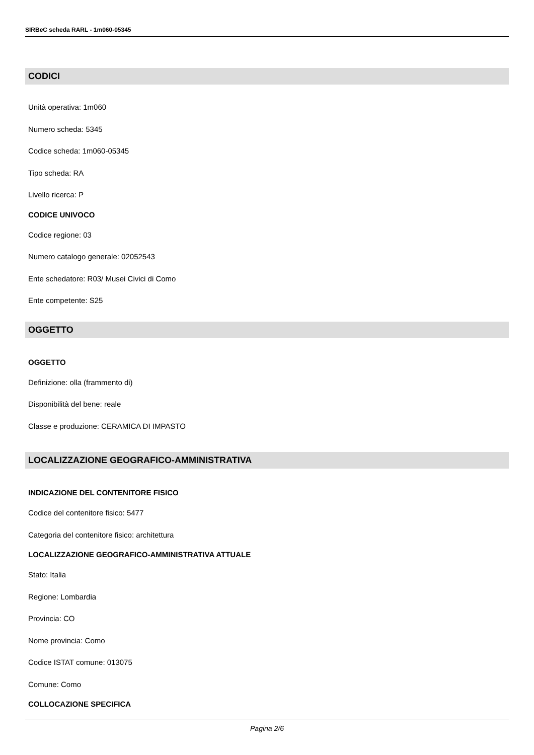SIRBeC scheda RARL - 1m060-05345
CODICI
Unità operativa: 1m060
Numero scheda: 5345
Codice scheda: 1m060-05345
Tipo scheda: RA
Livello ricerca: P
CODICE UNIVOCO
Codice regione: 03
Numero catalogo generale: 02052543
Ente schedatore: R03/ Musei Civici di Como
Ente competente: S25
OGGETTO
OGGETTO
Definizione: olla (frammento di)
Disponibilità del bene: reale
Classe e produzione: CERAMICA DI IMPASTO
LOCALIZZAZIONE GEOGRAFICO-AMMINISTRATIVA
INDICAZIONE DEL CONTENITORE FISICO
Codice del contenitore fisico: 5477
Categoria del contenitore fisico: architettura
LOCALIZZAZIONE GEOGRAFICO-AMMINISTRATIVA ATTUALE
Stato: Italia
Regione: Lombardia
Provincia: CO
Nome provincia: Como
Codice ISTAT comune: 013075
Comune: Como
COLLOCAZIONE SPECIFICA
Pagina 2/6